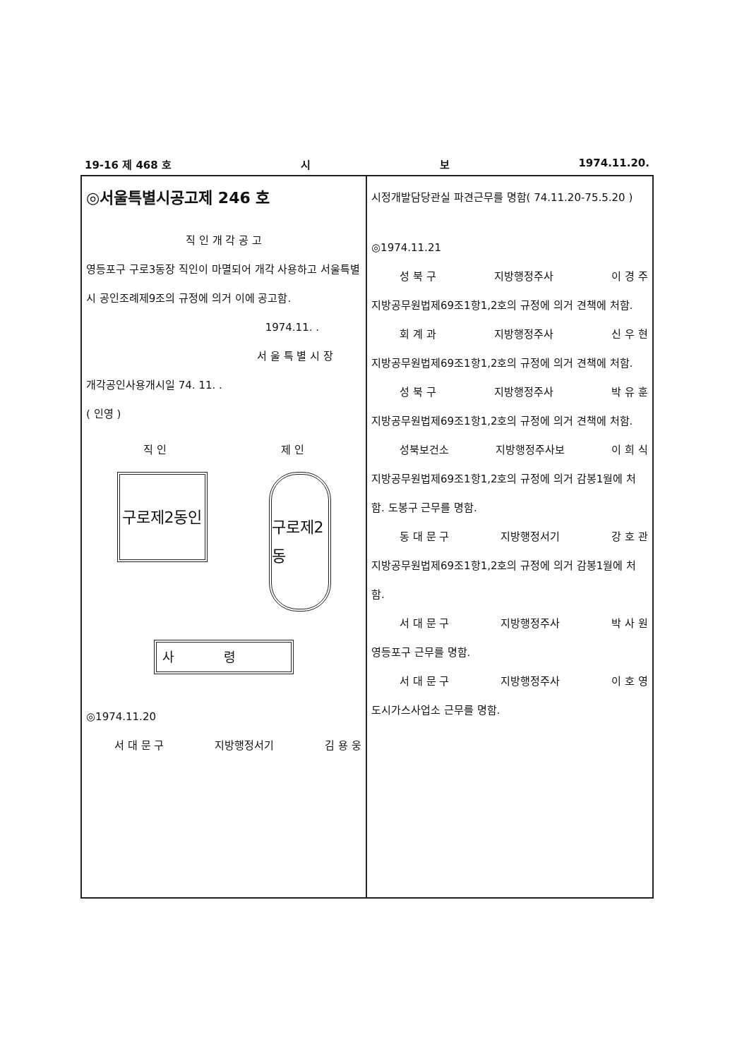19-16 제 468 호 시 보 1974.11.20.
◎서울특별시공고제 246 호
직 인 개 각 공 고
영등포구 구로3동장 직인이 마멸되어 개각 사용하고 서울특별시 공인조례제9조의 규정에 의거 이에 공고함.
1974.11. .
서 울 특 별 시 장
개각공인사용개시일 74. 11. .
( 인영 )
직 인 제 인
구로제2동인
구로제2동
사령
◎1974.11.20
서 대 문 구 지방행정서기 김 용 웅
시정개발담당관실 파견근무를 명함( 74.11.20-75.5.20 )
◎1974.11.21
성 북 구 지방행정주사 이 경 주
지방공무원법제69조1항1,2호의 규정에 의거 견책에 처함.
회 계 과 지방행정주사 신 우 현
지방공무원법제69조1항1,2호의 규정에 의거 견책에 처함.
성 북 구 지방행정주사 박 유 훈
지방공무원법제69조1항1,2호의 규정에 의거 견책에 처함.
성북보건소 지방행정주사보 이 희 식
지방공무원법제69조1항1,2호의 규정에 의거 감봉1월에 처함. 도봉구 근무를 명함.
동 대 문 구 지방행정서기 강 호 관
지방공무원법제69조1항1,2호의 규정에 의거 감봉1월에 처함.
서 대 문 구 지방행정주사 박 사 원
영등포구 근무를 명함.
서 대 문 구 지방행정주사 이 호 영
도시가스사업소 근무를 명함.